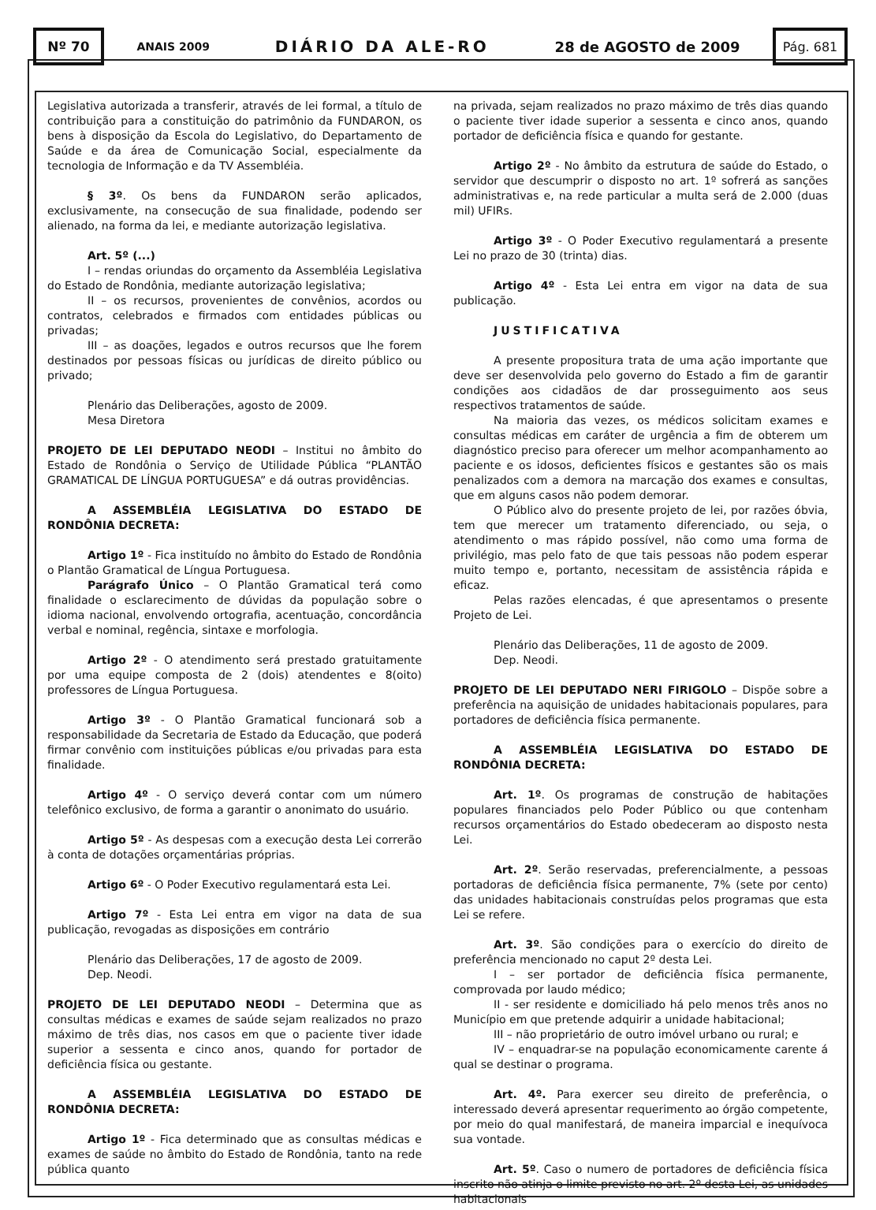Nº 70
ANAIS 2009 DIÁRIO DA ALE-RO 28 de AGOSTO de 2009
Pág. 681
Legislativa autorizada a transferir, através de lei formal, a título de contribuição para a constituição do patrimônio da FUNDARON, os bens à disposição da Escola do Legislativo, do Departamento de Saúde e da área de Comunicação Social, especialmente da tecnologia de Informação e da TV Assembléia.
§ 3º. Os bens da FUNDARON serão aplicados, exclusivamente, na consecução de sua finalidade, podendo ser alienado, na forma da lei, e mediante autorização legislativa.
Art. 5º (...)
I – rendas oriundas do orçamento da Assembléia Legislativa do Estado de Rondônia, mediante autorização legislativa;
II – os recursos, provenientes de convênios, acordos ou contratos, celebrados e firmados com entidades públicas ou privadas;
III – as doações, legados e outros recursos que lhe forem destinados por pessoas físicas ou jurídicas de direito público ou privado;
Plenário das Deliberações, agosto de 2009.
Mesa Diretora
PROJETO DE LEI DEPUTADO NEODI – Institui no âmbito do Estado de Rondônia o Serviço de Utilidade Pública “PLANTÃO GRAMATICAL DE LÍNGUA PORTUGUESA” e dá outras providências.
A ASSEMBLÉIA LEGISLATIVA DO ESTADO DE RONDÔNIA DECRETA:
Artigo 1º - Fica instituído no âmbito do Estado de Rondônia o Plantão Gramatical de Língua Portuguesa.
Parágrafo Único – O Plantão Gramatical terá como finalidade o esclarecimento de dúvidas da população sobre o idioma nacional, envolvendo ortografia, acentuação, concordância verbal e nominal, regência, sintaxe e morfologia.
Artigo 2º - O atendimento será prestado gratuitamente por uma equipe composta de 2 (dois) atendentes e 8(oito) professores de Língua Portuguesa.
Artigo 3º - O Plantão Gramatical funcionará sob a responsabilidade da Secretaria de Estado da Educação, que poderá firmar convênio com instituições públicas e/ou privadas para esta finalidade.
Artigo 4º - O serviço deverá contar com um número telefônico exclusivo, de forma a garantir o anonimato do usuário.
Artigo 5º - As despesas com a execução desta Lei correrão à conta de dotações orçamentárias próprias.
Artigo 6º - O Poder Executivo regulamentará esta Lei.
Artigo 7º - Esta Lei entra em vigor na data de sua publicação, revogadas as disposições em contrário
Plenário das Deliberações, 17 de agosto de 2009.
Dep. Neodi.
PROJETO DE LEI DEPUTADO NEODI – Determina que as consultas médicas e exames de saúde sejam realizados no prazo máximo de três dias, nos casos em que o paciente tiver idade superior a sessenta e cinco anos, quando for portador de deficiência física ou gestante.
A ASSEMBLÉIA LEGISLATIVA DO ESTADO DE RONDÔNIA DECRETA:
Artigo 1º - Fica determinado que as consultas médicas e exames de saúde no âmbito do Estado de Rondônia, tanto na rede pública quanto
na privada, sejam realizados no prazo máximo de três dias quando o paciente tiver idade superior a sessenta e cinco anos, quando portador de deficiência física e quando for gestante.
Artigo 2º - No âmbito da estrutura de saúde do Estado, o servidor que descumprir o disposto no art. 1º sofrerá as sanções administrativas e, na rede particular a multa será de 2.000 (duas mil) UFIRs.
Artigo 3º - O Poder Executivo regulamentará a presente Lei no prazo de 30 (trinta) dias.
Artigo 4º - Esta Lei entra em vigor na data de sua publicação.
JUSTIFICATIVA
A presente propositura trata de uma ação importante que deve ser desenvolvida pelo governo do Estado a fim de garantir condições aos cidadãos de dar prosseguimento aos seus respectivos tratamentos de saúde.
Na maioria das vezes, os médicos solicitam exames e consultas médicas em caráter de urgência a fim de obterem um diagnóstico preciso para oferecer um melhor acompanhamento ao paciente e os idosos, deficientes físicos e gestantes são os mais penalizados com a demora na marcação dos exames e consultas, que em alguns casos não podem demorar.
O Público alvo do presente projeto de lei, por razões óbvia, tem que merecer um tratamento diferenciado, ou seja, o atendimento o mas rápido possível, não como uma forma de privilégio, mas pelo fato de que tais pessoas não podem esperar muito tempo e, portanto, necessitam de assistência rápida e eficaz.
Pelas razões elencadas, é que apresentamos o presente Projeto de Lei.
Plenário das Deliberações, 11 de agosto de 2009.
Dep. Neodi.
PROJETO DE LEI DEPUTADO NERI FIRIGOLO – Dispõe sobre a preferência na aquisição de unidades habitacionais populares, para portadores de deficiência física permanente.
A ASSEMBLÉIA LEGISLATIVA DO ESTADO DE RONDÔNIA DECRETA:
Art. 1º. Os programas de construção de habitações populares financiados pelo Poder Público ou que contenham recursos orçamentários do Estado obedeceram ao disposto nesta Lei.
Art. 2º. Serão reservadas, preferencialmente, a pessoas portadoras de deficiência física permanente, 7% (sete por cento) das unidades habitacionais construídas pelos programas que esta Lei se refere.
Art. 3º. São condições para o exercício do direito de preferência mencionado no caput 2º desta Lei.
I – ser portador de deficiência física permanente, comprovada por laudo médico;
II - ser residente e domiciliado há pelo menos três anos no Município em que pretende adquirir a unidade habitacional;
III – não proprietário de outro imóvel urbano ou rural; e
IV – enquadrar-se na população economicamente carente á qual se destinar o programa.
Art. 4º. Para exercer seu direito de preferência, o interessado deverá apresentar requerimento ao órgão competente, por meio do qual manifestará, de maneira imparcial e inequívoca sua vontade.
Art. 5º. Caso o numero de portadores de deficiência física inscrito não atinja o limite previsto no art. 2º desta Lei, as unidades habitacionais